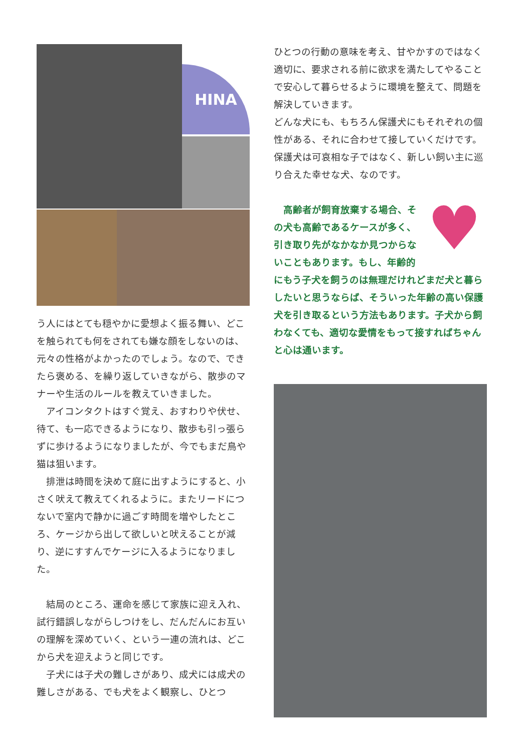HINA
う人にはとても穏やかに愛想よく振る舞い、どこを触られても何をされても嫌な顔をしないのは、元々の性格がよかったのでしょう。なので、できたら褒める、を繰り返していきながら、散歩のマナーや生活のルールを教えていきました。
　アイコンタクトはすぐ覚え、おすわりや伏せ、待て、も一応できるようになり、散歩も引っ張らずに歩けるようになりましたが、今でもまだ鳥や猫は狙います。
　排泄は時間を決めて庭に出すようにすると、小さく吠えて教えてくれるように。またリードにつないで室内で静かに過ごす時間を増やしたところ、ケージから出して欲しいと吠えることが減り、逆にすすんでケージに入るようになりました。
　結局のところ、運命を感じて家族に迎え入れ、試行錯誤しながらしつけをし、だんだんにお互いの理解を深めていく、という一連の流れは、どこから犬を迎えようと同じです。
　子犬には子犬の難しさがあり、成犬には成犬の難しさがある、でも犬をよく観察し、ひとつ
ひとつの行動の意味を考え、甘やかすのではなく適切に、要求される前に欲求を満たしてやることで安心して暮らせるように環境を整えて、問題を解決していきます。
どんな犬にも、もちろん保護犬にもそれぞれの個性がある、それに合わせて接していくだけです。保護犬は可哀相な子ではなく、新しい飼い主に巡り合えた幸せな犬、なのです。
♥
　高齢者が飼育放棄する場合、その犬も高齢であるケースが多く、引き取り先がなかなか見つからないこともあります。もし、年齢的にもう子犬を飼うのは無理だけれどまだ犬と暮らしたいと思うならば、そういった年齢の高い保護犬を引き取るという方法もあります。子犬から飼わなくても、適切な愛情をもって接すればちゃんと心は通います。